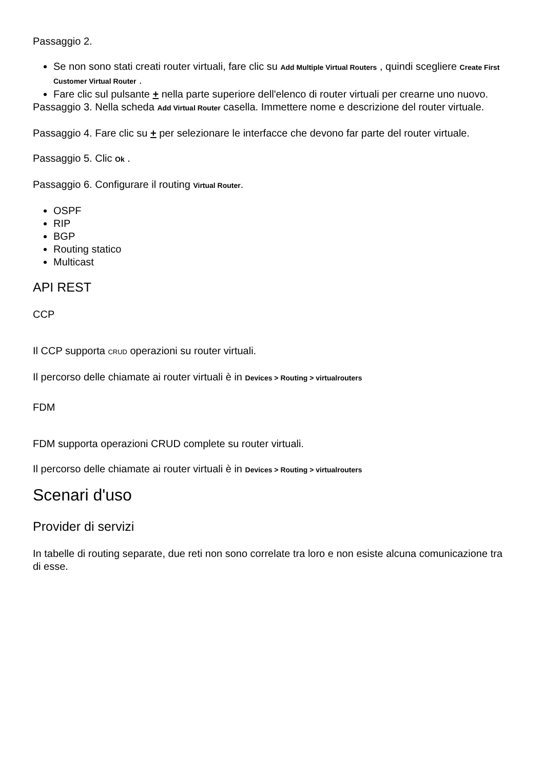Passaggio 2.
Se non sono stati creati router virtuali, fare clic su Add Multiple Virtual Routers , quindi scegliere Create First Customer Virtual Router .
Fare clic sul pulsante + nella parte superiore dell'elenco di router virtuali per crearne uno nuovo.
Passaggio 3. Nella scheda Add Virtual Router casella. Immettere nome e descrizione del router virtuale.
Passaggio 4. Fare clic su + per selezionare le interfacce che devono far parte del router virtuale.
Passaggio 5. Clic Ok .
Passaggio 6. Configurare il routing Virtual Router.
OSPF
RIP
BGP
Routing statico
Multicast
API REST
CCP
Il CCP supporta CRUD operazioni su router virtuali.
Il percorso delle chiamate ai router virtuali è in Devices > Routing > virtualrouters
FDM
FDM supporta operazioni CRUD complete su router virtuali.
Il percorso delle chiamate ai router virtuali è in Devices > Routing > virtualrouters
Scenari d'uso
Provider di servizi
In tabelle di routing separate, due reti non sono correlate tra loro e non esiste alcuna comunicazione tra di esse.